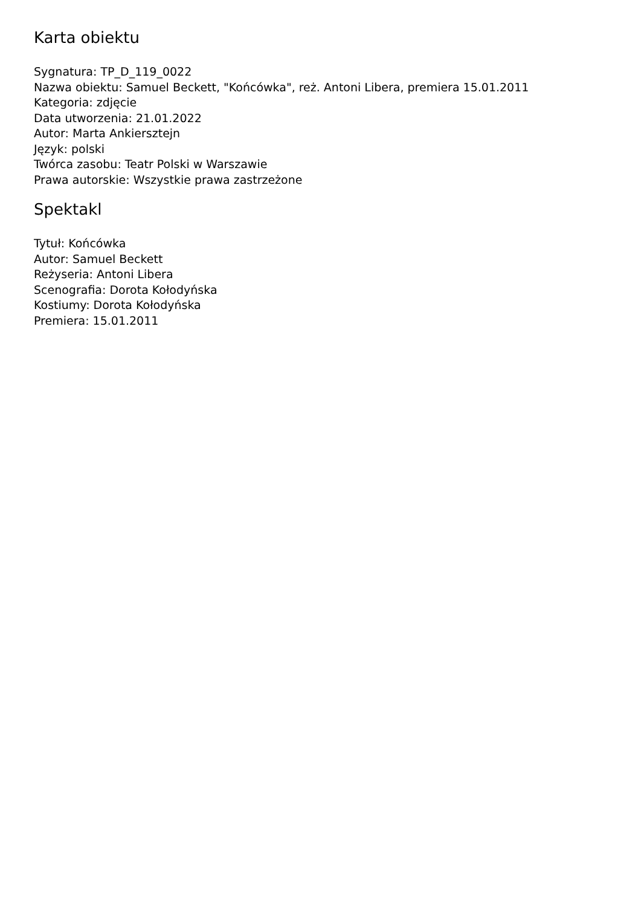Karta obiektu
Sygnatura: TP_D_119_0022
Nazwa obiektu: Samuel Beckett, "Końcówka", reż. Antoni Libera, premiera 15.01.2011
Kategoria: zdjęcie
Data utworzenia: 21.01.2022
Autor: Marta Ankiersztejn
Język: polski
Twórca zasobu: Teatr Polski w Warszawie
Prawa autorskie: Wszystkie prawa zastrzeżone
Spektakl
Tytuł: Końcówka
Autor: Samuel Beckett
Reżyseria: Antoni Libera
Scenografia: Dorota Kołodyńska
Kostiumy: Dorota Kołodyńska
Premiera: 15.01.2011